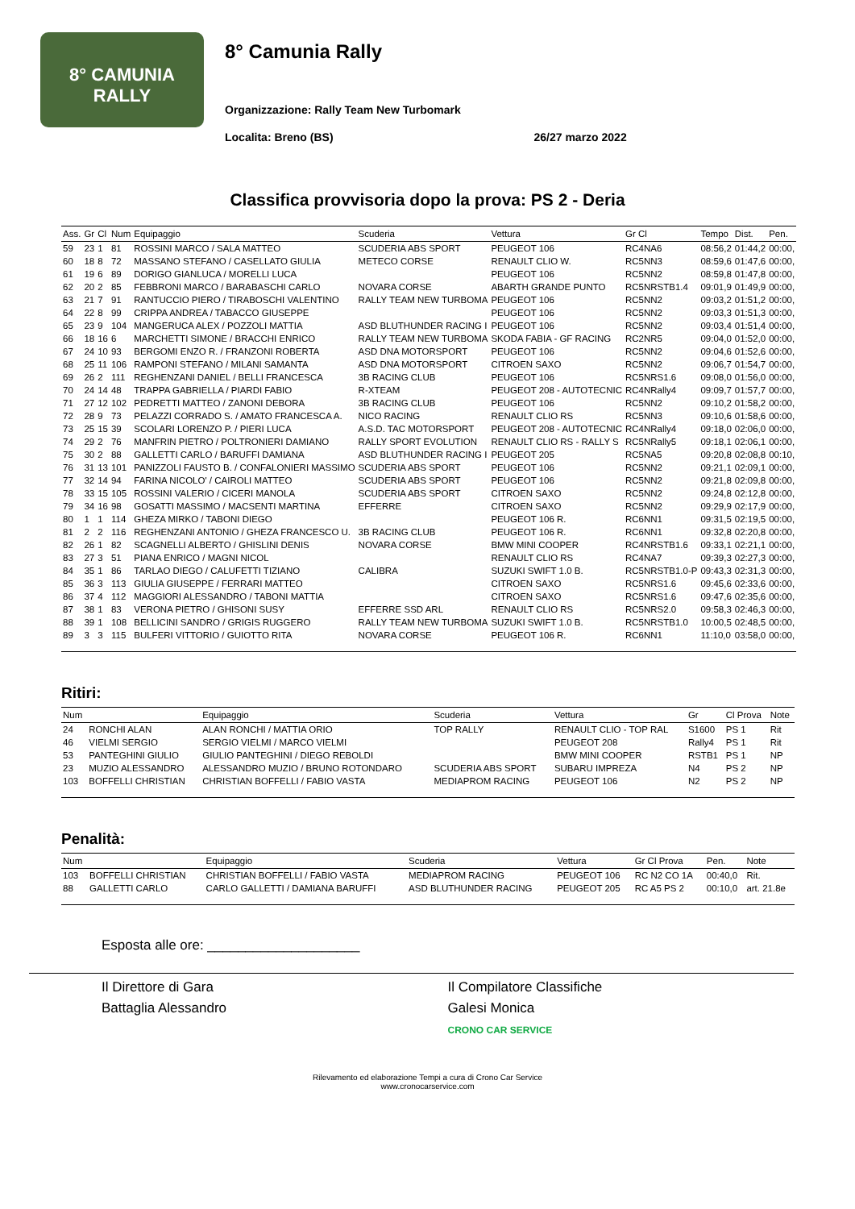8° CAMUNIA RALLY
8° Camunia Rally
Organizzazione: Rally Team New Turbomark
Localita: Breno (BS) 26/27 marzo 2022
Classifica provvisoria dopo la prova: PS 2 - Deria
| Ass. | Gr | Cl | Num | Equipaggio | Scuderia | Vettura | Gr Cl | Tempo | Dist. | Pen. |
| --- | --- | --- | --- | --- | --- | --- | --- | --- | --- | --- |
| 59 | 23 | 1 | 81 | ROSSINI MARCO / SALA MATTEO | SCUDERIA ABS SPORT | PEUGEOT 106 | RC4NA6 | 08:56,2 | 01:44,2 | 00:00, |
| 60 | 18 | 8 | 72 | MASSANO STEFANO / CASELLATO GIULIA | METECO CORSE | RENAULT CLIO W. | RC5NN3 | 08:59,6 | 01:47,6 | 00:00, |
| 61 | 19 | 6 | 89 | DORIGO GIANLUCA / MORELLI LUCA | | PEUGEOT 106 | RC5NN2 | 08:59,8 | 01:47,8 | 00:00, |
| 62 | 20 | 2 | 85 | FEBBRONI MARCO / BARABASCHI CARLO | NOVARA CORSE | ABARTH GRANDE PUNTO | RC5NRSTB1.4 | 09:01,9 | 01:49,9 | 00:00, |
| 63 | 21 | 7 | 91 | RANTUCCIO PIERO / TIRABOSCHI VALENTINO | RALLY TEAM NEW TURBOMA | PEUGEOT 106 | RC5NN2 | 09:03,2 | 01:51,2 | 00:00, |
| 64 | 22 | 8 | 99 | CRIPPA ANDREA / TABACCO GIUSEPPE | | PEUGEOT 106 | RC5NN2 | 09:03,3 | 01:51,3 | 00:00, |
| 65 | 23 | 9 | 104 | MANGERUCA ALEX / POZZOLI MATTIA | ASD BLUTHUNDER RACING I | PEUGEOT 106 | RC5NN2 | 09:03,4 | 01:51,4 | 00:00, |
| 66 | 18 | 16 | 6 | MARCHETTI SIMONE / BRACCHI ENRICO | RALLY TEAM NEW TURBOMA | SKODA FABIA - GF RACING | RC2NR5 | 09:04,0 | 01:52,0 | 00:00, |
| 67 | 24 | 10 | 93 | BERGOMI ENZO R. / FRANZONI ROBERTA | ASD DNA MOTORSPORT | PEUGEOT 106 | RC5NN2 | 09:04,6 | 01:52,6 | 00:00, |
| 68 | 25 | 11 | 106 | RAMPONI STEFANO / MILANI SAMANTA | ASD DNA MOTORSPORT | CITROEN SAXO | RC5NN2 | 09:06,7 | 01:54,7 | 00:00, |
| 69 | 26 | 2 | 111 | REGHENZANI DANIEL / BELLI FRANCESCA | 3B RACING CLUB | PEUGEOT 106 | RC5NRS1.6 | 09:08,0 | 01:56,0 | 00:00, |
| 70 | 24 | 14 | 48 | TRAPPA GABRIELLA / PIARDI FABIO | R-XTEAM | PEUGEOT 208 - AUTOTECNIC | RC4NRally4 | 09:09,7 | 01:57,7 | 00:00, |
| 71 | 27 | 12 | 102 | PEDRETTI MATTEO / ZANONI DEBORA | 3B RACING CLUB | PEUGEOT 106 | RC5NN2 | 09:10,2 | 01:58,2 | 00:00, |
| 72 | 28 | 9 | 73 | PELAZZI CORRADO S. / AMATO FRANCESCA A. | NICO RACING | RENAULT CLIO RS | RC5NN3 | 09:10,6 | 01:58,6 | 00:00, |
| 73 | 25 | 15 | 39 | SCOLARI LORENZO P. / PIERI LUCA | A.S.D. TAC MOTORSPORT | PEUGEOT 208 - AUTOTECNIC | RC4NRally4 | 09:18,0 | 02:06,0 | 00:00, |
| 74 | 29 | 2 | 76 | MANFRIN PIETRO / POLTRONIERI DAMIANO | RALLY SPORT EVOLUTION | RENAULT CLIO RS - RALLY S | RC5NRally5 | 09:18,1 | 02:06,1 | 00:00, |
| 75 | 30 | 2 | 88 | GALLETTI CARLO / BARUFFI DAMIANA | ASD BLUTHUNDER RACING I | PEUGEOT 205 | RC5NA5 | 09:20,8 | 02:08,8 | 00:10, |
| 76 | 31 | 13 | 101 | PANIZZOLI FAUSTO B. / CONFALONIERI MASSIMO | SCUDERIA ABS SPORT | PEUGEOT 106 | RC5NN2 | 09:21,1 | 02:09,1 | 00:00, |
| 77 | 32 | 14 | 94 | FARINA NICOLO' / CAIROLI MATTEO | SCUDERIA ABS SPORT | PEUGEOT 106 | RC5NN2 | 09:21,8 | 02:09,8 | 00:00, |
| 78 | 33 | 15 | 105 | ROSSINI VALERIO / CICERI MANOLA | SCUDERIA ABS SPORT | CITROEN SAXO | RC5NN2 | 09:24,8 | 02:12,8 | 00:00, |
| 79 | 34 | 16 | 98 | GOSATTI MASSIMO / MACSENTI MARTINA | EFFERRE | CITROEN SAXO | RC5NN2 | 09:29,9 | 02:17,9 | 00:00, |
| 80 | 1 | 1 | 114 | GHEZA MIRKO / TABONI DIEGO | | PEUGEOT 106 R. | RC6NN1 | 09:31,5 | 02:19,5 | 00:00, |
| 81 | 2 | 2 | 116 | REGHENZANI ANTONIO / GHEZA FRANCESCO U. | 3B RACING CLUB | PEUGEOT 106 R. | RC6NN1 | 09:32,8 | 02:20,8 | 00:00, |
| 82 | 26 | 1 | 82 | SCAGNELLI ALBERTO / GHISLINI DENIS | NOVARA CORSE | BMW MINI COOPER | RC4NRSTB1.6 | 09:33,1 | 02:21,1 | 00:00, |
| 83 | 27 | 3 | 51 | PIANA ENRICO / MAGNI NICOL | | RENAULT CLIO RS | RC4NA7 | 09:39,3 | 02:27,3 | 00:00, |
| 84 | 35 | 1 | 86 | TARLAO DIEGO / CALUFETTI TIZIANO | CALIBRA | SUZUKI SWIFT 1.0 B. | RC5NRSTB1.0-P | 09:43,3 | 02:31,3 | 00:00, |
| 85 | 36 | 3 | 113 | GIULIA GIUSEPPE / FERRARI MATTEO | | CITROEN SAXO | RC5NRS1.6 | 09:45,6 | 02:33,6 | 00:00, |
| 86 | 37 | 4 | 112 | MAGGIORI ALESSANDRO / TABONI MATTIA | | CITROEN SAXO | RC5NRS1.6 | 09:47,6 | 02:35,6 | 00:00, |
| 87 | 38 | 1 | 83 | VERONA PIETRO / GHISONI SUSY | EFFERRE SSD ARL | RENAULT CLIO RS | RC5NRS2.0 | 09:58,3 | 02:46,3 | 00:00, |
| 88 | 39 | 1 | 108 | BELLICINI SANDRO / GRIGIS RUGGERO | RALLY TEAM NEW TURBOMA | SUZUKI SWIFT 1.0 B. | RC5NRSTB1.0 | 10:00,5 | 02:48,5 | 00:00, |
| 89 | 3 | 3 | 115 | BULFERI VITTORIO / GUIOTTO RITA | NOVARA CORSE | PEUGEOT 106 R. | RC6NN1 | 11:10,0 | 03:58,0 | 00:00, |
Ritiri:
| Num | | Equipaggio | Scuderia | Vettura | Gr | Cl Prova | Note |
| --- | --- | --- | --- | --- | --- | --- | --- |
| 24 | RONCHI ALAN | ALAN RONCHI / MATTIA ORIO | TOP RALLY | RENAULT CLIO - TOP RAL | S1600 | PS 1 | Rit |
| 46 | VIELMI SERGIO | SERGIO VIELMI / MARCO VIELMI | | PEUGEOT 208 | Rally4 | PS 1 | Rit |
| 53 | PANTEGHINI GIULIO | GIULIO PANTEGHINI / DIEGO REBOLDI | | BMW MINI COOPER | RSTB1 | PS 1 | NP |
| 23 | MUZIO ALESSANDRO | ALESSANDRO MUZIO / BRUNO ROTONDARO | SCUDERIA ABS SPORT | SUBARU IMPREZA | N4 | PS 2 | NP |
| 103 | BOFFELLI CHRISTIAN | CHRISTIAN BOFFELLI / FABIO VASTA | MEDIAPROM RACING | PEUGEOT 106 | N2 | PS 2 | NP |
Penalità:
| Num | | Equipaggio | Scuderia | Vettura | Gr Cl Prova | Pen. | Note |
| --- | --- | --- | --- | --- | --- | --- | --- |
| 103 | BOFFELLI CHRISTIAN | CHRISTIAN BOFFELLI / FABIO VASTA | MEDIAPROM RACING | PEUGEOT 106 | RC N2 CO 1A | 00:40,0 | Rit. |
| 88 | GALLETTI CARLO | CARLO GALLETTI / DAMIANA BARUFFI | ASD BLUTHUNDER RACING | PEUGEOT 205 | RC A5 PS 2 | 00:10,0 | art. 21.8e |
Esposta alle ore: ____________________
Il Direttore di Gara
Battaglia Alessandro
Il Compilatore Classifiche
Galesi Monica
CRONO CAR SERVICE
Rilevamento ed elaborazione Tempi a cura di Crono Car Service
www.cronocarservice.com